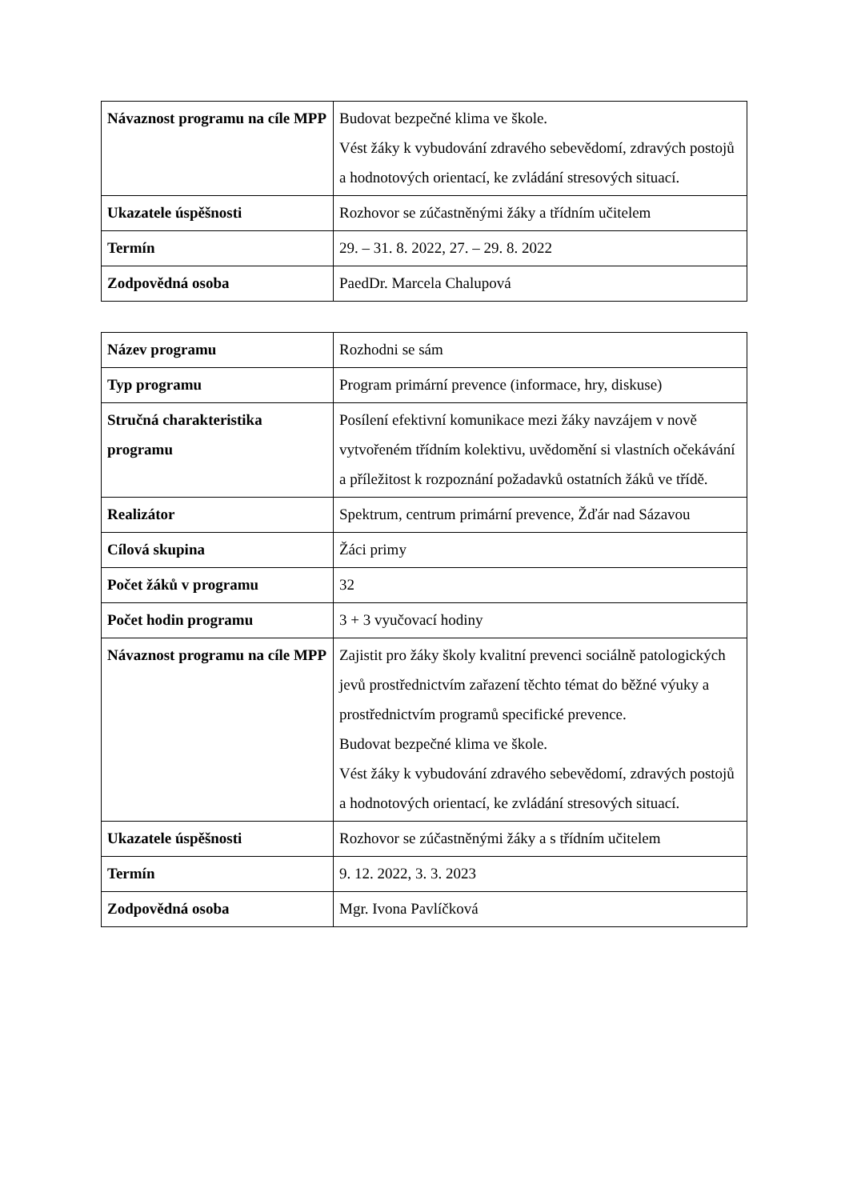| Návaznost programu na cíle MPP | Budovat bezpečné klima ve škole. Vést žáky k vybudování zdravého sebevědomí, zdravých postojů a hodnotových orientací, ke zvládání stresových situací. |
| Ukazatele úspěšnosti | Rozhovor se zúčastněnými žáky a třídním učitelem |
| Termín | 29. – 31. 8. 2022, 27. – 29. 8. 2022 |
| Zodpovědná osoba | PaedDr. Marcela Chalupová |
| Název programu | Rozhodni se sám |
| Typ programu | Program primární prevence (informace, hry, diskuse) |
| Stručná charakteristika programu | Posílení efektivní komunikace mezi žáky navzájem v nově vytvořeném třídním kolektivu, uvědomění si vlastních očekávání a příležitost k rozpoznání požadavků ostatních žáků ve třídě. |
| Realizátor | Spektrum, centrum primární prevence, Žďár nad Sázavou |
| Cílová skupina | Žáci primy |
| Počet žáků v programu | 32 |
| Počet hodin programu | 3 + 3 vyučovací hodiny |
| Návaznost programu na cíle MPP | Zajistit pro žáky školy kvalitní prevenci sociálně patologických jevů prostřednictvím zařazení těchto témat do běžné výuky a prostřednictvím programů specifické prevence. Budovat bezpečné klima ve škole. Vést žáky k vybudování zdravého sebevědomí, zdravých postojů a hodnotových orientací, ke zvládání stresových situací. |
| Ukazatele úspěšnosti | Rozhovor se zúčastněnými žáky a s třídním učitelem |
| Termín | 9. 12. 2022, 3. 3. 2023 |
| Zodpovědná osoba | Mgr. Ivona Pavlíčková |